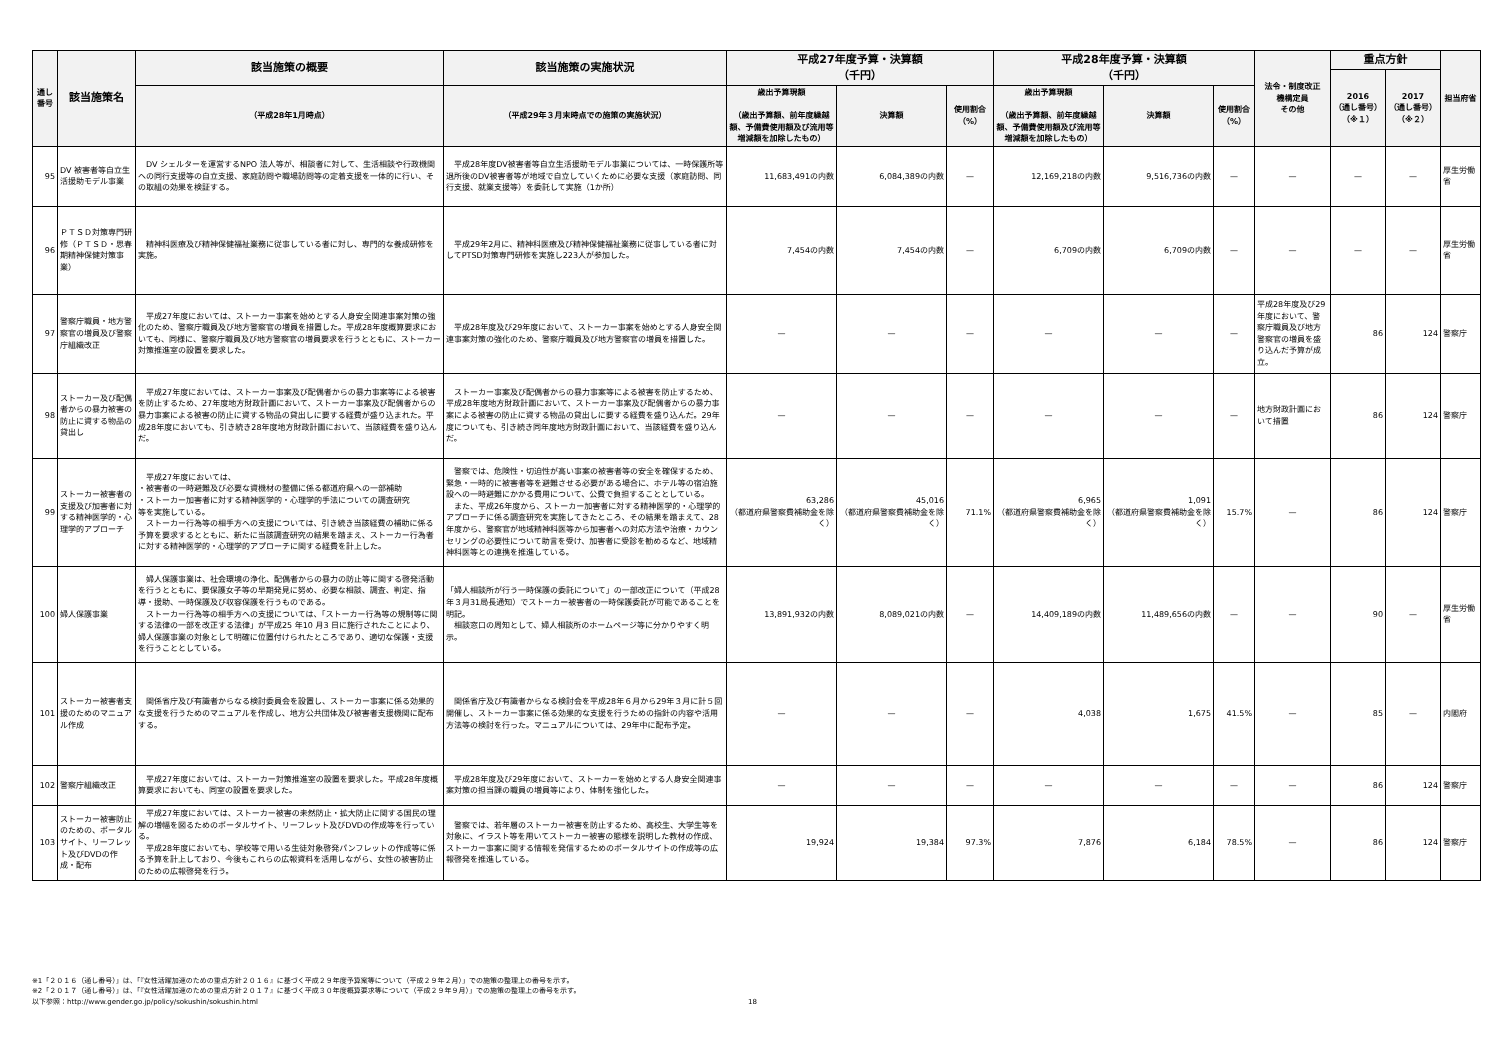| 通し番号 | 該当施策名 | 該当施策の概要 | 該当施策の実施状況 | 平成27年度予算・決算額 （千円） | | | 平成28年度予算・決算額 （千円） | | | 法令・制度改正 機構定員 その他 | 重点方針 | | 担当府省 |
| --- | --- | --- | --- | --- | --- | --- | --- | --- | --- | --- | --- | --- | --- |
| | | | | | | | | | | | 2016 （通し番号） （※１） | 2017 （通し番号） （※２） | |
| | | （平成28年1月時点） | （平成29年３月末時点での施策の実施状況） | 歳出予算現額 （歳出予算額、前年度繰越額、予備費使用額及び流用等増減額を加除したもの） | 決算額 | 使用割合 （%） | 歳出予算現額 （歳出予算額、前年度繰越額、予備費使用額及び流用等増減額を加除したもの） | 決算額 | 使用割合 （%） | | | | |
| 95 | DV 被害者等自立生活援助モデル事業 | DV シェルターを運営するNPO 法人等が、相談者に対して、生活相談や行政機関への同行支援等の自立支援、家庭訪問や職場訪問等の定着支援を一体的に行い、その取組の効果を検証する。 | 平成28年度DV被害者等自立生活援助モデル事業については、一時保護所等退所後のDV被害者等が地域で自立していくために必要な支援（家庭訪問、同行支援、就業支援等）を委託して実施（1か所） | 11,683,491の内数 | 6,084,389の内数 | — | 12,169,218の内数 | 9,516,736の内数 | — | — | — | — | 厚生労働省 |
| 96 | ＰＴＳＤ対策専門研修（ＰＴＳＤ・思春期精神保健対策事業） | 精神科医療及び精神保健福祉業務に従事している者に対し、専門的な養成研修を実施。 | 平成29年2月に、精神科医療及び精神保健福祉業務に従事している者に対してPTSD対策専門研修を実施し223人が参加した。 | 7,454の内数 | 7,454の内数 | — | 6,709の内数 | 6,709の内数 | — | — | — | — | 厚生労働省 |
| 97 | 警察庁職員・地方警察官の増員及び警察庁組織改正 | 平成27年度においては、ストーカー事案を始めとする人身安全関連事案対策の強化のため、警察庁職員及び地方警察官の増員を措置した。平成28年度概算要求においても、同様に、警察庁職員及び地方警察官の増員要求を行うとともに、ストーカー対策推進室の設置を要求した。 | 平成28年度及び29年度において、ストーカー事案を始めとする人身安全関連事案対策の強化のため、警察庁職員及び地方警察官の増員を措置した。 | — | — | — | — | — | — | 平成28年度及び29年度において、警察庁職員及び地方警察官の増員を盛り込んだ予算が成立。 | 86 | 124 | 警察庁 |
| 98 | ストーカー及び配偶者からの暴力被害の防止に資する物品の貸出し | 平成27年度においては、ストーカー事案及び配偶者からの暴力事案等による被害を防止するため、27年度地方財政計画において、ストーカー事案及び配偶者からの暴力事案による被害の防止に資する物品の貸出しに要する経費が盛り込まれた。平成28年度においても、引き続き28年度地方財政計画において、当該経費を盛り込んだ。 | ストーカー事案及び配偶者からの暴力事案等による被害を防止するため、平成28年度地方財政計画において、ストーカー事案及び配偶者からの暴力事案による被害の防止に資する物品の貸出しに要する経費を盛り込んだ。29年度についても、引き続き同年度地方財政計画において、当該経費を盛り込んだ。 | — | — | — | — | — | — | 地方財政計画において措置 | 86 | 124 | 警察庁 |
| 99 | ストーカー被害者の支援及び加害者に対する精神医学的・心理学的アプローチ | 平成27年度においては、 ・被害者の一時避難及び必要な資機材の整備に係る都道府県への一部補助 ・ストーカー加害者に対する精神医学的・心理学的手法についての調査研究 等を実施している。 ストーカー行為等の相手方への支援については、引き続き当該経費の補助に係る予算を要求するとともに、新たに当該調査研究の結果を踏まえ、ストーカー行為者に対する精神医学的・心理学的アプローチに関する経費を計上した。 | 警察では、危険性・切迫性が高い事案の被害者等の安全を確保するため、緊急・一時的に被害者等を避難させる必要がある場合に、ホテル等の宿泊施設への一時避難にかかる費用について、公費で負担することとしている。 また、平成26年度から、ストーカー加害者に対する精神医学的・心理学的アプローチに係る調査研究を実施してきたところ、その結果を踏まえて、28年度から、警察官が地域精神科医等から加害者への対応方法や治療・カウンセリングの必要性について助言を受け、加害者に受診を勧めるなど、地域精神科医等との連携を推進している。 | 63,286 （都道府県警察費補助金を除く） | 45,016 （都道府県警察費補助金を除く） | 71.1% | 6,965 （都道府県警察費補助金を除く） | 1,091 （都道府県警察費補助金を除く） | 15.7% | — | 86 | 124 | 警察庁 |
| 100 | 婦人保護事業 | 婦人保護事業は、社会環境の浄化、配偶者からの暴力の防止等に関する啓発活動を行うとともに、要保護女子等の早期発見に努め、必要な相談、調査、判定、指導・援助、一時保護及び収容保護を行うものである。 ストーカー行為等の相手方への支援については、「ストーカー行為等の規制等に関する法律の一部を改正する法律」が平成25 年10 月3 日に施行されたことにより、婦人保護事業の対象として明確に位置付けられたところであり、適切な保護・支援を行うこととしている。 | 「婦人相談所が行う一時保護の委託について」の一部改正について（平成28年３月31局長通知）でストーカー被害者の一時保護委託が可能であることを明記。 相談窓口の周知として、婦人相談所のホームページ等に分かりやすく明示。 | 13,891,932の内数 | 8,089,021の内数 | — | 14,409,189の内数 | 11,489,656の内数 | — | — | 90 | — | 厚生労働省 |
| 101 | ストーカー被害者支援のためのマニュアル作成 | 関係省庁及び有識者からなる検討委員会を設置し、ストーカー事案に係る効果的な支援を行うためのマニュアルを作成し、地方公共団体及び被害者支援機関に配布する。 | 関係省庁及び有識者からなる検討会を平成28年６月から29年３月に計５回開催し、ストーカー事案に係る効果的な支援を行うための指針の内容や活用方法等の検討を行った。マニュアルについては、29年中に配布予定。 | — | — | — | 4,038 | 1,675 | 41.5% | — | 85 | — | 内閣府 |
| 102 | 警察庁組織改正 | 平成27年度においては、ストーカー対策推進室の設置を要求した。平成28年度概算要求においても、同室の設置を要求した。 | 平成28年度及び29年度において、ストーカーを始めとする人身安全関連事案対策の担当課の職員の増員等により、体制を強化した。 | — | — | — | — | — | — | — | 86 | 124 | 警察庁 |
| 103 | ストーカー被害防止のための、ポータルサイト、リーフレット及びDVDの作成・配布 | 平成27年度においては、ストーカー被害の未然防止・拡大防止に関する国民の理解の増幅を図るためのポータルサイト、リーフレット及びDVDの作成等を行っている。 平成28年度においても、学校等で用いる生徒対象啓発パンフレットの作成等に係る予算を計上しており、今後もこれらの広報資料を活用しながら、女性の被害防止のための広報啓発を行う。 | 警察では、若年層のストーカー被害を防止するため、高校生、大学生等を対象に、イラスト等を用いてストーカー被害の態様を説明した教材の作成、ストーカー事案に関する情報を発信するためのポータルサイトの作成等の広報啓発を推進している。 | 19,924 | 19,384 | 97.3% | 7,876 | 6,184 | 78.5% | — | 86 | 124 | 警察庁 |
※1「２０１６（通し番号）」は、「『女性活躍加速のための重点方針２０１６』に基づく平成２９年度予算案等について（平成２９年２月）」での施策の整理上の番号を示す。
※2「２０１７（通し番号）」は、「『女性活躍加速のための重点方針２０１７』に基づく平成３０年度概算要求等について（平成２９年９月）」での施策の整理上の番号を示す。
以下参照：http://www.gender.go.jp/policy/sokushin/sokushin.html 18